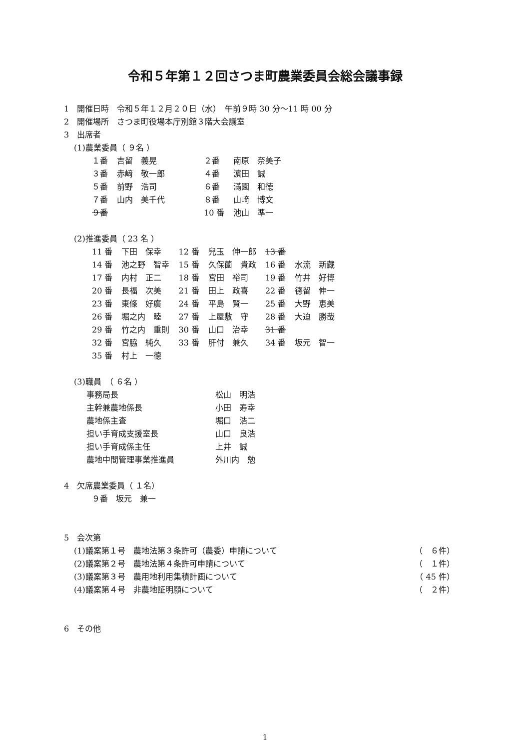令和５年第１２回さつま町農業委員会総会議事録
1　開催日時　令和５年１２月２０日（水）　午前９時 30 分～11 時 00 分
2　開催場所　さつま町役場本庁別館３階大会議室
3　出席者
(1)農業委員（ ９名 ）
| １番 | 吉留 義晃 | ２番 | 南原 奈美子 |
| ３番 | 赤﨑 敬一郎 | ４番 | 濵田 誠 |
| ５番 | 前野 浩司 | ６番 | 滿園 和徳 |
| ７番 | 山内 美千代 | ８番 | 山﨑 博文 |
| ９番 | | 10 番 | 池山 準一 |
(2)推進委員（ 23 名 ）
| 11 番 | 下田 保幸 | 12 番 | 兒玉 伸一郎 | 13 番 | |
| 14 番 | 池之野 智幸 | 15 番 | 久保薗 貴政 | 16 番 | 水流 新藏 |
| 17 番 | 内村 正二 | 18 番 | 宮田 裕司 | 19 番 | 竹井 好博 |
| 20 番 | 長福 次美 | 21 番 | 田上 政喜 | 22 番 | 德留 伸一 |
| 23 番 | 東條 好廣 | 24 番 | 平島 賢一 | 25 番 | 大野 恵美 |
| 26 番 | 堀之内 睦 | 27 番 | 上屋敷 守 | 28 番 | 大迫 勝哉 |
| 29 番 | 竹之内 重則 | 30 番 | 山口 治幸 | 31 番 | |
| 32 番 | 宮脇 純久 | 33 番 | 肝付 兼久 | 34 番 | 坂元 智一 |
| 35 番 | 村上 一德 | | | | |
(3)職員　（ ６名 ）
| 事務局長 | 松山 明浩 |
| 主幹兼農地係長 | 小田 寿幸 |
| 農地係主査 | 堀口 浩二 |
| 担い手育成支援室長 | 山口 良浩 |
| 担い手育成係主任 | 上井 誠 |
| 農地中間管理事業推進員 | 外川内 勉 |
4　欠席農業委員（ １名）
９番　坂元　兼一
5　会次第
| (1)議案第１号 農地法第３条許可（農委）申請について | （ ６件） |
| (2)議案第２号 農地法第４条許可申請について | （ １件） |
| (3)議案第３号 農用地利用集積計画について | （ 45 件） |
| (4)議案第４号 非農地証明願について | （ ２件） |
6　その他
1